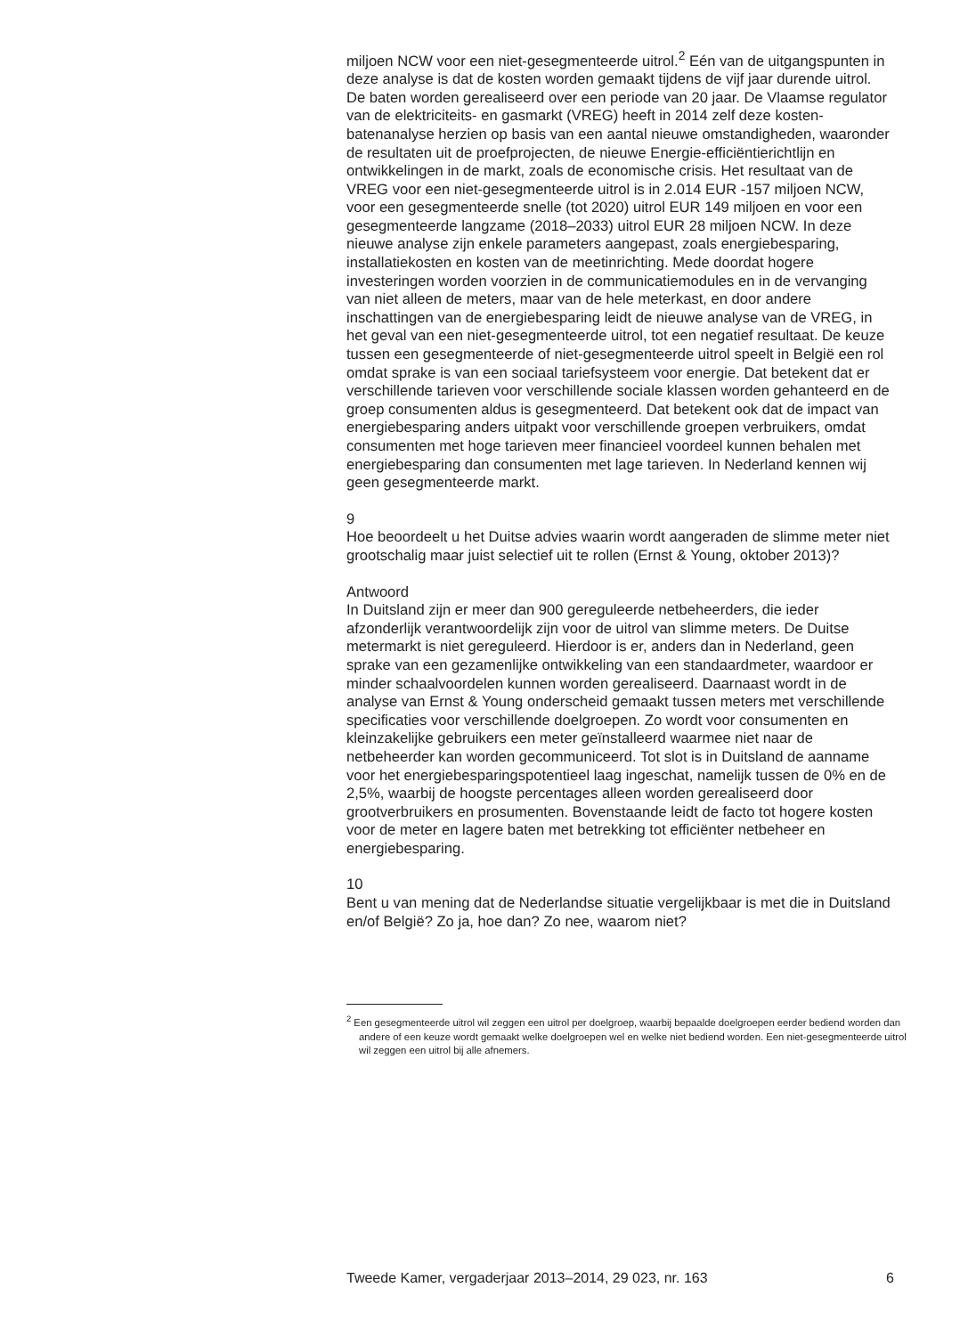miljoen NCW voor een niet-gesegmenteerde uitrol.<sup>2</sup> Eén van de uitgangs­punten in deze analyse is dat de kosten worden gemaakt tijdens de vijf jaar durende uitrol. De baten worden gerealiseerd over een periode van 20 jaar. De Vlaamse regulator van de elektriciteits- en gasmarkt (VREG) heeft in 2014 zelf deze kosten-batenanalyse herzien op basis van een aantal nieuwe omstandigheden, waaronder de resultaten uit de proefpro­jecten, de nieuwe Energie-efficiëntierichtlijn en ontwikkelingen in de markt, zoals de economische crisis. Het resultaat van de VREG voor een niet-gesegmenteerde uitrol is in 2.014 EUR -157 miljoen NCW, voor een gesegmenteerde snelle (tot 2020) uitrol EUR 149 miljoen en voor een gesegmenteerde langzame (2018–2033) uitrol EUR 28 miljoen NCW. In deze nieuwe analyse zijn enkele parameters aangepast, zoals energiebe­sparing, installatiekosten en kosten van de meetinrichting. Mede doordat hogere investeringen worden voorzien in de communicatiemodules en in de vervanging van niet alleen de meters, maar van de hele meterkast, en door andere inschattingen van de energiebesparing leidt de nieuwe analyse van de VREG, in het geval van een niet-gesegmenteerde uitrol, tot een negatief resultaat. De keuze tussen een gesegmenteerde of niet-gesegmenteerde uitrol speelt in België een rol omdat sprake is van een sociaal tariefsysteem voor energie. Dat betekent dat er verschillende tarieven voor verschillende sociale klassen worden gehanteerd en de groep consumenten aldus is gesegmenteerd. Dat betekent ook dat de impact van energiebesparing anders uitpakt voor verschillende groepen verbruikers, omdat consumenten met hoge tarieven meer financieel voordeel kunnen behalen met energiebesparing dan consumenten met lage tarieven. In Nederland kennen wij geen gesegmenteerde markt.
9
Hoe beoordeelt u het Duitse advies waarin wordt aangeraden de slimme meter niet grootschalig maar juist selectief uit te rollen (Ernst & Young, oktober 2013)?
Antwoord
In Duitsland zijn er meer dan 900 gereguleerde netbeheerders, die ieder afzonderlijk verantwoordelijk zijn voor de uitrol van slimme meters. De Duitse metermarkt is niet gereguleerd. Hierdoor is er, anders dan in Nederland, geen sprake van een gezamenlijke ontwikkeling van een standaardmeter, waardoor er minder schaalvoordelen kunnen worden gerealiseerd. Daarnaast wordt in de analyse van Ernst & Young onder­scheid gemaakt tussen meters met verschillende specificaties voor verschillende doelgroepen. Zo wordt voor consumenten en kleinzakelijke gebruikers een meter geïnstalleerd waarmee niet naar de netbeheerder kan worden gecommuniceerd. Tot slot is in Duitsland de aanname voor het energiebesparingspotentieel laag ingeschat, namelijk tussen de 0% en de 2,5%, waarbij de hoogste percentages alleen worden gerealiseerd door grootverbruikers en prosumenten. Bovenstaande leidt de facto tot hogere kosten voor de meter en lagere baten met betrekking tot efficiënter netbeheer en energiebesparing.
10
Bent u van mening dat de Nederlandse situatie vergelijkbaar is met die in Duitsland en/of België? Zo ja, hoe dan? Zo nee, waarom niet?
<sup>2</sup> Een gesegmenteerde uitrol wil zeggen een uitrol per doelgroep, waarbij bepaalde doelgroepen eerder bediend worden dan andere of een keuze wordt gemaakt welke doelgroepen wel en welke niet bediend worden. Een niet-gesegmenteerde uitrol wil zeggen een uitrol bij alle afnemers.
Tweede Kamer, vergaderjaar 2013–2014, 29 023, nr. 163 6